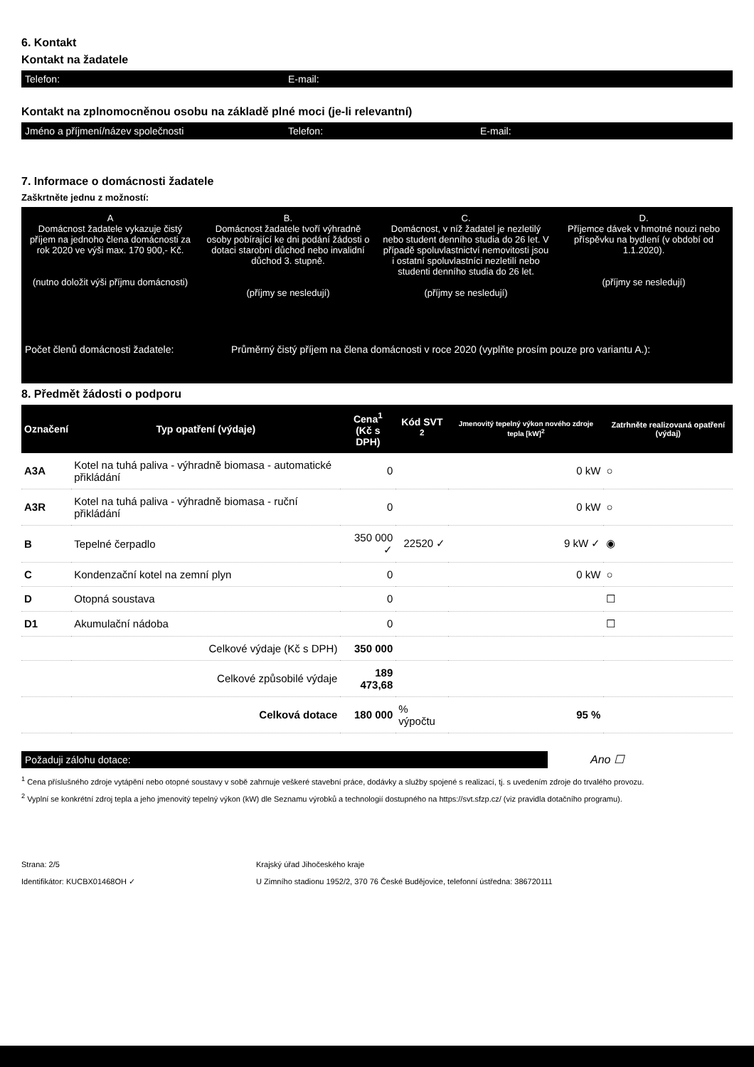6. Kontakt
Kontakt na žadatele
Telefon: E-mail:
Kontakt na zplnomocněnou osobu na základě plné moci (je-li relevantní)
Jméno a příjmení/název společnosti Telefon: E-mail:
7. Informace o domácnosti žadatele
Zaškrtněte jednu z možností:
A
Domácnost žadatele vykazuje čistý příjem na jednoho člena domácnosti za rok 2020 ve výši max. 170 900,- Kč.
(nutno doložit výši příjmu domácnosti)
B.
Domácnost žadatele tvoří výhradně osoby pobírající ke dni podání žádosti o dotaci starobní důchod nebo invalidní důchod 3. stupně.
(příjmy se nesledují)
C.
Domácnost, v níž žadatel je nezletilý nebo student denního studia do 26 let. V případě spoluvlastnictví nemovitosti jsou i ostatní spoluvlastníci nezletilí nebo studenti denního studia do 26 let.
(příjmy se nesledují)
D.
Příjemce dávek v hmotné nouzi nebo příspěvku na bydlení (v období od 1.1.2020).
(příjmy se nesledují)
Počet členů domácnosti žadatele: Průměrný čistý příjem na člena domácnosti v roce 2020 (vyplňte prosím pouze pro variantu A.):
8. Předmět žádosti o podporu
| Označení | Typ opatření (výdaje) | Cena<sup>1</sup> (Kč s DPH) | Kód SVT <sup>2</sup> | Jmenovitý tepelný výkon nového zdroje tepla [kW]<sup>2</sup> | Zatrhněte realizovaná opatření (výdaj) |
| --- | --- | --- | --- | --- | --- |
| A3A | Kotel na tuhá paliva - výhradně biomasa - automatické přikládání | 0 | | 0 kW | ○ |
| A3R | Kotel na tuhá paliva - výhradně biomasa - ruční přikládání | 0 | | 0 kW | ○ |
| B | Tepelné čerpadlo | 350 000 ✓ | 22520 ✓ | 9 kW ✓ | ◉ |
| C | Kondenzační kotel na zemní plyn | 0 | | 0 kW | ○ |
| D | Otopná soustava | 0 | | | ☐ |
| D1 | Akumulační nádoba | 0 | | | ☐ |
| | Celkové výdaje (Kč s DPH) | 350 000 | | | |
| | Celkové způsobilé výdaje | 189 473,68 | | | |
| | Celková dotace | 180 000 | % výpočtu | 95 % | |
Požaduji zálohu dotace:
Ano ☐
<sup>1</sup> Cena příslušného zdroje vytápění nebo otopné soustavy v sobě zahrnuje veškeré stavební práce, dodávky a služby spojené s realizací, tj. s uvedením zdroje do trvalého provozu.
<sup>2</sup> Vyplní se konkrétní zdroj tepla a jeho jmenovitý tepelný výkon (kW) dle Seznamu výrobků a technologií dostupného na https://svt.sfzp.cz/ (viz pravidla dotačního programu).
Strana: 2/5
Identifikátor: KUCBX01468OH ✓
Krajský úřad Jihočeského kraje
U Zimního stadionu 1952/2, 370 76 České Budějovice, telefonní ústředna: 386720111